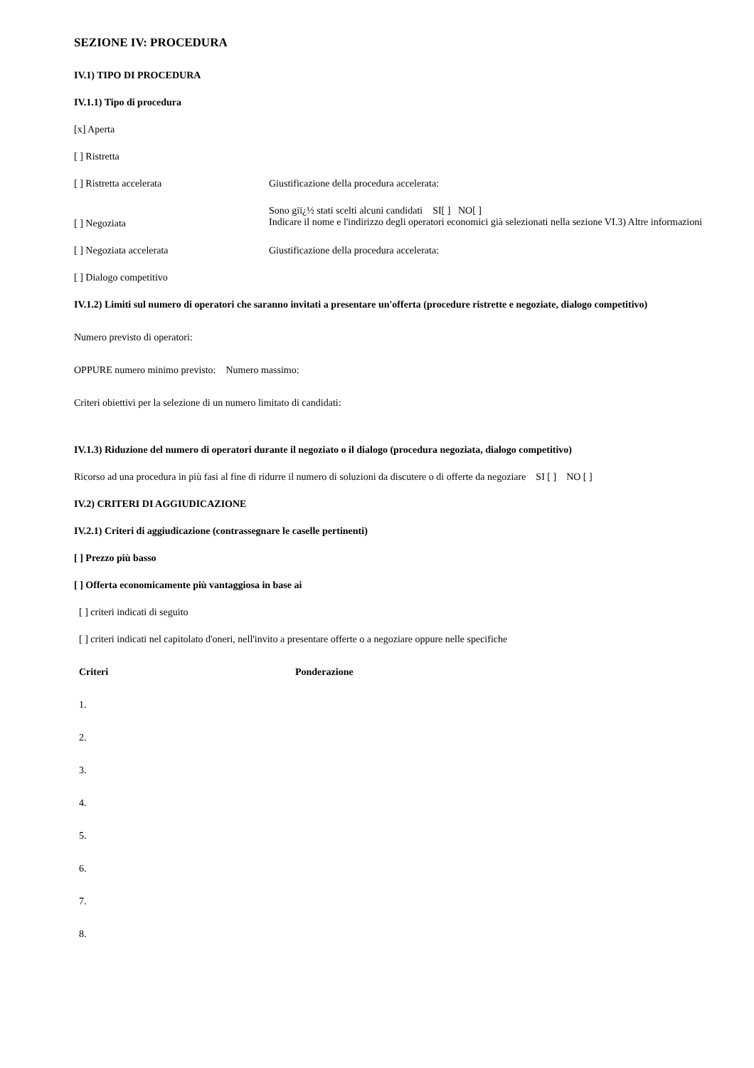SEZIONE IV: PROCEDURA
IV.1) TIPO DI PROCEDURA
IV.1.1) Tipo di procedura
[x] Aperta
[ ] Ristretta
| [ ] Ristretta accelerata | Giustificazione della procedura accelerata: |
| [ ] Negoziata | Sono giï¿½ stati scelti alcuni candidati SI[ ] NO[ ] Indicare il nome e l'indirizzo degli operatori economici già selezionati nella sezione VI.3) Altre informazioni |
| [ ] Negoziata accelerata | Giustificazione della procedura accelerata: |
| [ ] Dialogo competitivo | |
IV.1.2) Limiti sul numero di operatori che saranno invitati a presentare un'offerta (procedure ristrette e negoziate, dialogo competitivo)
Numero previsto di operatori:
OPPURE numero minimo previsto: Numero massimo:
Criteri obiettivi per la selezione di un numero limitato di candidati:
IV.1.3) Riduzione del numero di operatori durante il negoziato o il dialogo (procedura negoziata, dialogo competitivo)
Ricorso ad una procedura in più fasi al fine di ridurre il numero di soluzioni da discutere o di offerte da negoziare SI [ ] NO [ ]
IV.2) CRITERI DI AGGIUDICAZIONE
IV.2.1) Criteri di aggiudicazione (contrassegnare le caselle pertinenti)
[ ] Prezzo più basso
[ ] Offerta economicamente più vantaggiosa in base ai
[ ] criteri indicati di seguito
[ ] criteri indicati nel capitolato d'oneri, nell'invito a presentare offerte o a negoziare oppure nelle specifiche
| Criteri | Ponderazione |
| --- | --- |
| 1. | |
| 2. | |
| 3. | |
| 4. | |
| 5. | |
| 6. | |
| 7. | |
| 8. | |